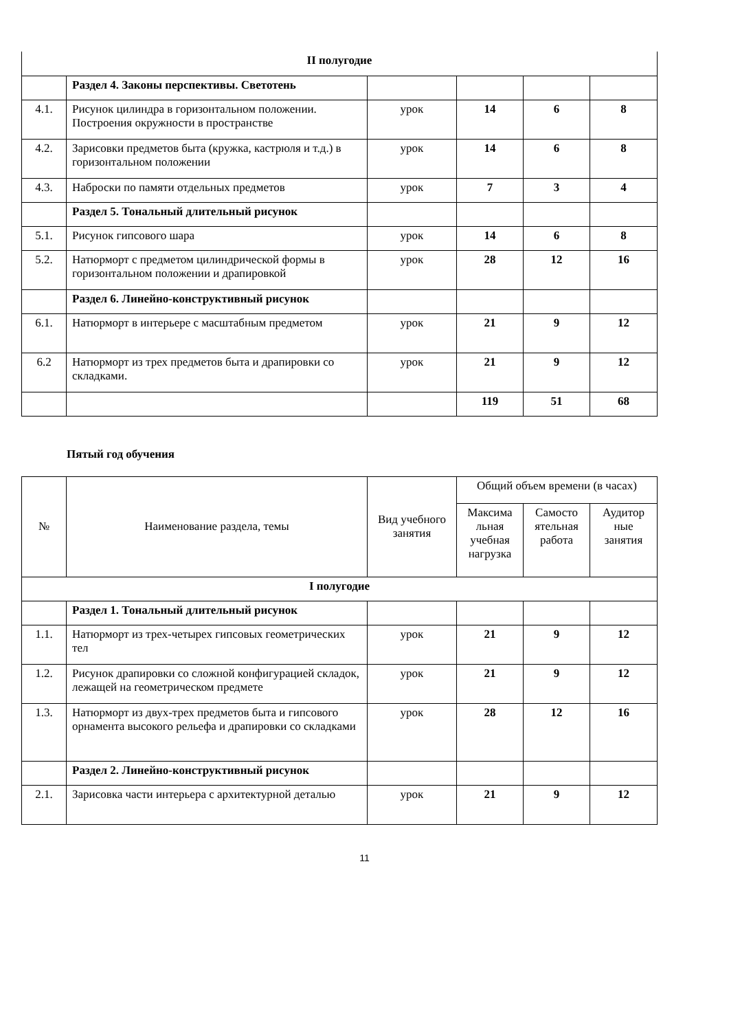| II полугодие | | | | | |
| | Раздел 4. Законы перспективы. Светотень | | | | |
| 4.1. | Рисунок цилиндра в горизонтальном положении. Построения окружности в пространстве | урок | 14 | 6 | 8 |
| 4.2. | Зарисовки предметов быта (кружка, кастрюля и т.д.) в горизонтальном положении | урок | 14 | 6 | 8 |
| 4.3. | Наброски по памяти отдельных предметов | урок | 7 | 3 | 4 |
| | Раздел 5. Тональный длительный рисунок | | | | |
| 5.1. | Рисунок гипсового шара | урок | 14 | 6 | 8 |
| 5.2. | Натюрморт с предметом цилиндрической формы в горизонтальном положении и драпировкой | урок | 28 | 12 | 16 |
| | Раздел 6. Линейно-конструктивный рисунок | | | | |
| 6.1. | Натюрморт в интерьере с масштабным предметом | урок | 21 | 9 | 12 |
| 6.2 | Натюрморт из трех предметов быта и драпировки со складками. | урок | 21 | 9 | 12 |
| | | | 119 | 51 | 68 |
Пятый год обучения
| № | Наименование раздела, темы | Вид учебного занятия | Общий объем времени (в часах) | | |
| --- | --- | --- | --- | --- | --- |
| | | | Максима льная учебная нагрузка | Самосто ятельная работа | Аудитор ные занятия |
| I полугодие | | | | | |
| | Раздел 1. Тональный длительный рисунок | | | | |
| 1.1. | Натюрморт из трех-четырех гипсовых геометрических тел | урок | 21 | 9 | 12 |
| 1.2. | Рисунок драпировки со сложной конфигурацией складок, лежащей на геометрическом предмете | урок | 21 | 9 | 12 |
| 1.3. | Натюрморт из двух-трех предметов быта и гипсового орнамента высокого рельефа и драпировки со складками | урок | 28 | 12 | 16 |
| | Раздел 2. Линейно-конструктивный рисунок | | | | |
| 2.1. | Зарисовка части интерьера с архитектурной деталью | урок | 21 | 9 | 12 |
11